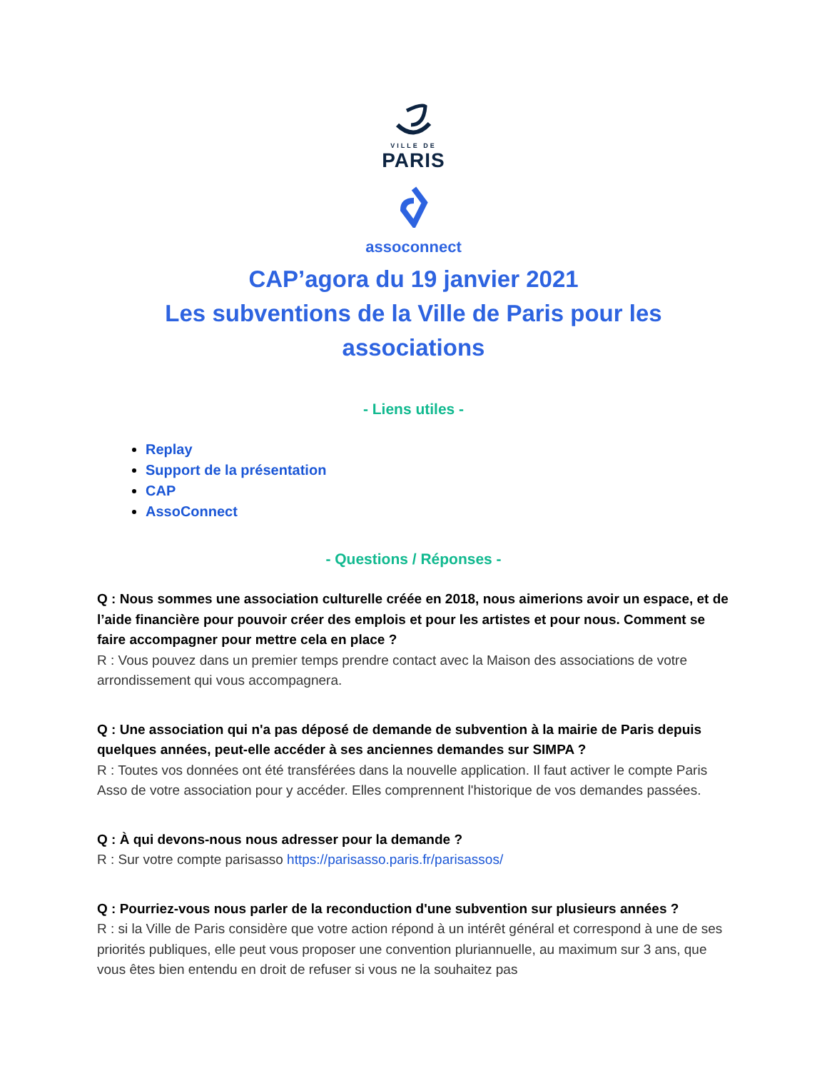VILLE DE
PARIS
assoconnect
CAP’agora du 19 janvier 2021
Les subventions de la Ville de Paris pour les associations
- Liens utiles -
Replay
Support de la présentation
CAP
AssoConnect
- Questions / Réponses -
Q : Nous sommes une association culturelle créée en 2018, nous aimerions avoir un espace, et de l’aide financière pour pouvoir créer des emplois et pour les artistes et pour nous. Comment se faire accompagner pour mettre cela en place ?
R : Vous pouvez dans un premier temps prendre contact avec la Maison des associations de votre arrondissement qui vous accompagnera.
Q : Une association qui n'a pas déposé de demande de subvention à la mairie de Paris depuis quelques années, peut-elle accéder à ses anciennes demandes sur SIMPA ?
R : Toutes vos données ont été transférées dans la nouvelle application. Il faut activer le compte Paris Asso de votre association pour y accéder. Elles comprennent l'historique de vos demandes passées.
Q : À qui devons-nous nous adresser pour la demande ?
R : Sur votre compte parisasso https://parisasso.paris.fr/parisassos/
Q : Pourriez-vous nous parler de la reconduction d'une subvention sur plusieurs années ?
R : si la Ville de Paris considère que votre action répond à un intérêt général et correspond à une de ses priorités publiques, elle peut vous proposer une convention pluriannuelle, au maximum sur 3 ans, que vous êtes bien entendu en droit de refuser si vous ne la souhaitez pas